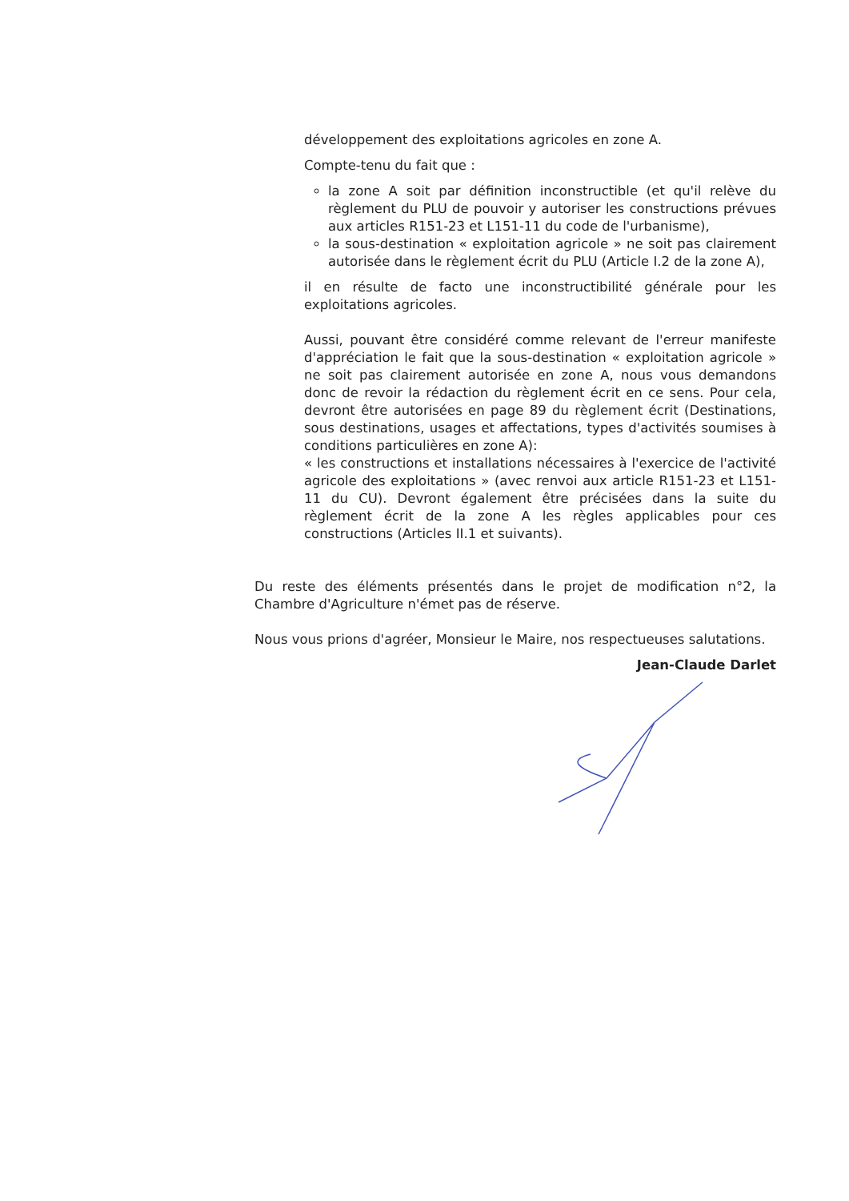développement des exploitations agricoles en zone A.
Compte-tenu du fait que :
la zone A soit par définition inconstructible (et qu'il relève du règlement du PLU de pouvoir y autoriser les constructions prévues aux articles R151-23 et L151-11 du code de l'urbanisme),
la sous-destination « exploitation agricole » ne soit pas clairement autorisée dans le règlement écrit du PLU (Article I.2 de la zone A),
il en résulte de facto une inconstructibilité générale pour les exploitations agricoles.
Aussi, pouvant être considéré comme relevant de l'erreur manifeste d'appréciation le fait que la sous-destination « exploitation agricole » ne soit pas clairement autorisée en zone A, nous vous demandons donc de revoir la rédaction du règlement écrit en ce sens. Pour cela, devront être autorisées en page 89 du règlement écrit (Destinations, sous destinations, usages et affectations, types d'activités soumises à conditions particulières en zone A):
« les constructions et installations nécessaires à l'exercice de l'activité agricole des exploitations » (avec renvoi aux article R151-23 et L151-11 du CU). Devront également être précisées dans la suite du règlement écrit de la zone A les règles applicables pour ces constructions (Articles II.1 et suivants).
Du reste des éléments présentés dans le projet de modification n°2, la Chambre d'Agriculture n'émet pas de réserve.
Nous vous prions d'agréer, Monsieur le Maire, nos respectueuses salutations.
Jean-Claude Darlet